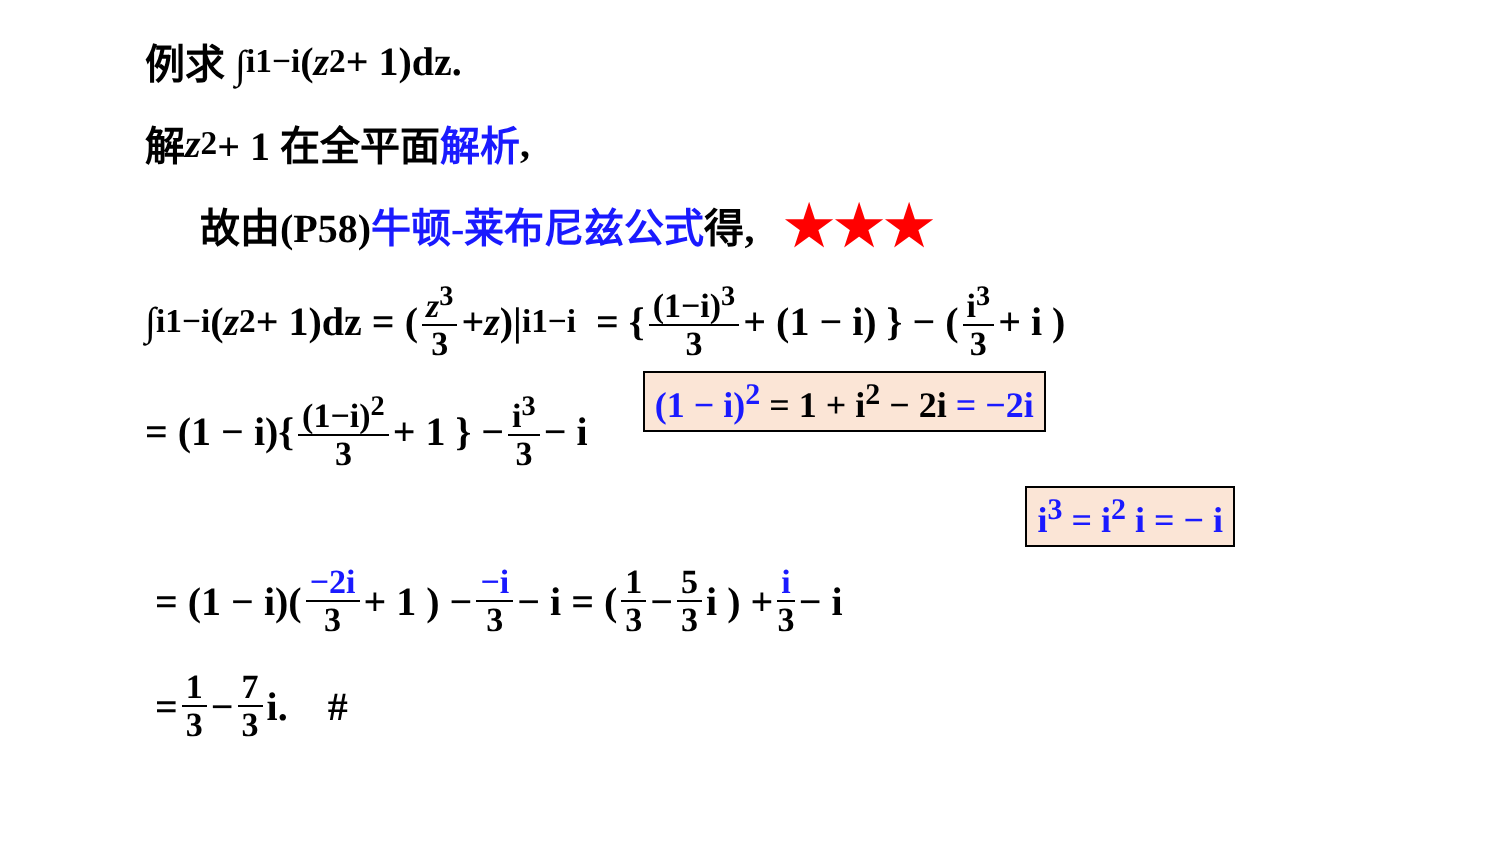例求 ∫<sub>i</sub><sup>1−i</sup>(z<sup>2</sup> + 1)dz.
解 z<sup>2</sup> + 1 在全平面 解析,
故由(P58) 牛顿-莱布尼兹公式 得, ★★★
∫<sub>i</sub><sup>1−i</sup>(z<sup>2</sup> + 1)dz = ( z<sup>3</sup> 3 + z )|<sub>i</sub><sup>1−i</sup> = { (1−i)<sup>3</sup> 3 + (1 − i) } − ( i<sup>3</sup> 3 + i )
= (1 − i){ (1−i)<sup>2</sup> 3 + 1 } − i<sup>3</sup> 3 − i (1 − i)<sup>2</sup> = 1 + i<sup>2</sup> − 2i = −2i
i<sup>3</sup> = i<sup>2</sup> i = − i
= (1 − i)( −2i 3 + 1 ) − −i 3 − i = ( 1 3 − 5 3 i ) + i 3 − i
= 1 3 − 7 3 i. #